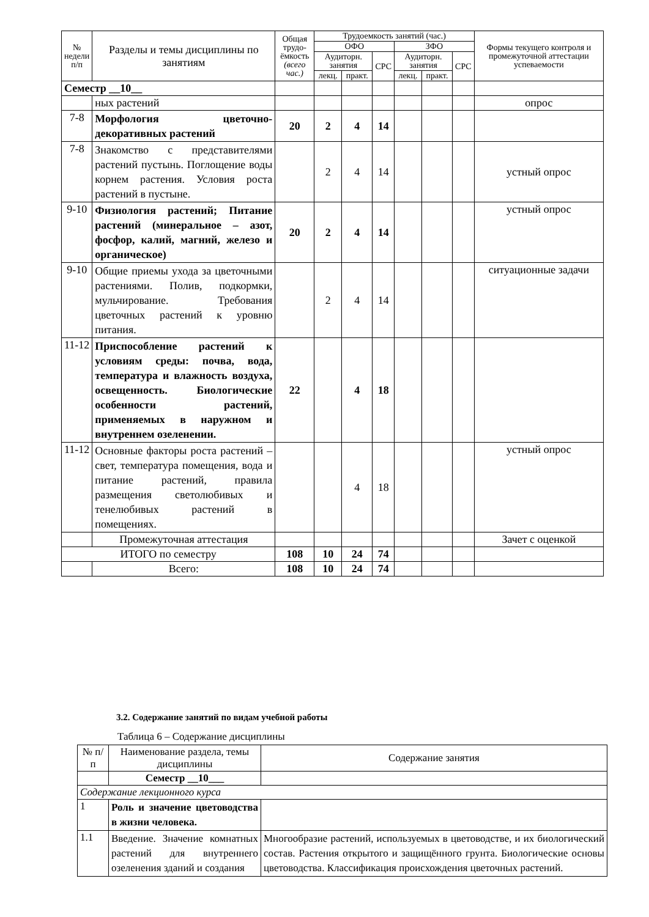| № недели п/п | Разделы и темы дисциплины по занятиям | Общая трудо-ёмкость (всего час.) | Трудоемкость занятий (час.) | | | | | | Формы текущего контроля и промежуточной аттестации успеваемости |
| --- | --- | --- | --- | --- | --- | --- | --- | --- | --- |
| | | | ОФО | | | ЗФО | | | |
| | | | Аудиторн. занятия | | СРС | Аудиторн. занятия | | СРС | |
| | | | лекц. | практ. | | лекц. | практ. | | |
| Семестр __10__ | | | | | | | | | |
| | ных растений | | | | | | | | опрос |
| 7-8 | Морфология цветочно-декоративных растений | 20 | 2 | 4 | 14 | | | | |
| 7-8 | Знакомство с представителями растений пустынь. Поглощение воды корнем растения. Условия роста растений в пустыне. | | 2 | 4 | 14 | | | | устный опрос |
| 9-10 | Физиология растений; Питание растений (минеральное – азот, фосфор, калий, магний, железо и органическое) | 20 | 2 | 4 | 14 | | | | устный опрос |
| 9-10 | Общие приемы ухода за цветочными растениями. Полив, подкормки, мульчирование. Требования цветочных растений к уровню питания. | | 2 | 4 | 14 | | | | ситуационные задачи |
| 11-12 | Приспособление растений к условиям среды: почва, вода, температура и влажность воздуха, освещенность. Биологические особенности растений, применяемых в наружном и внутреннем озеленении. | 22 | | 4 | 18 | | | | |
| 11-12 | Основные факторы роста растений – свет, температура помещения, вода и питание растений, правила размещения светолюбивых и тенелюбивых растений в помещениях. | | | 4 | 18 | | | | устный опрос |
| | Промежуточная аттестация | | | | | | | | Зачет с оценкой |
| ИТОГО по семестру | | 108 | 10 | 24 | 74 | | | | |
| | Всего: | 108 | 10 | 24 | 74 | | | | |
3.2. Содержание занятий по видам учебной работы
Таблица 6 – Содержание дисциплины
| № п/п | Наименование раздела, темы дисциплины | Содержание занятия |
| --- | --- | --- |
| | Семестр __10___ | |
| Содержание лекционного курса | | |
| 1 | Роль и значение цветоводства в жизни человека. | |
| 1.1 | Введение. Значение комнатных растений для внутреннего озеленения зданий и создания | Многообразие растений, используемых в цветоводстве, и их биологический состав. Растения открытого и защищённого грунта. Биологические основы цветоводства. Классификация происхождения цветочных растений. |